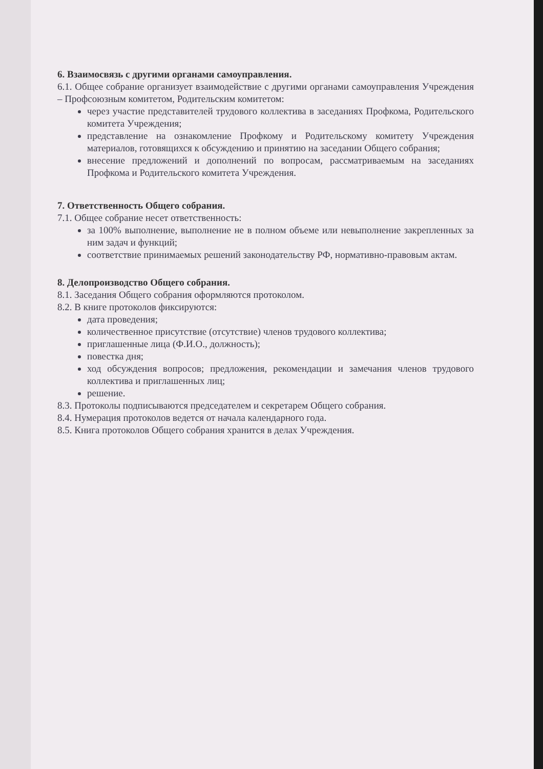6. Взаимосвязь с другими органами самоуправления.
6.1. Общее собрание организует взаимодействие с другими органами самоуправления Учреждения – Профсоюзным комитетом, Родительским комитетом:
через участие представителей трудового коллектива в заседаниях Профкома, Родительского комитета Учреждения;
представление на ознакомление Профкому и Родительскому комитету Учреждения материалов, готовящихся к обсуждению и принятию на заседании Общего собрания;
внесение предложений и дополнений по вопросам, рассматриваемым на заседаниях Профкома и Родительского комитета Учреждения.
7. Ответственность Общего собрания.
7.1. Общее собрание несет ответственность:
за 100% выполнение, выполнение не в полном объеме или невыполнение закрепленных за ним задач и функций;
соответствие принимаемых решений законодательству РФ, нормативно-правовым актам.
8. Делопроизводство Общего собрания.
8.1. Заседания Общего собрания оформляются протоколом.
8.2. В книге протоколов фиксируются:
дата проведения;
количественное присутствие (отсутствие) членов трудового коллектива;
приглашенные лица (Ф.И.О., должность);
повестка дня;
ход обсуждения вопросов; предложения, рекомендации и замечания членов трудового коллектива и приглашенных лиц;
решение.
8.3. Протоколы подписываются председателем и секретарем Общего собрания.
8.4. Нумерация протоколов ведется от начала календарного года.
8.5. Книга протоколов Общего собрания хранится в делах Учреждения.